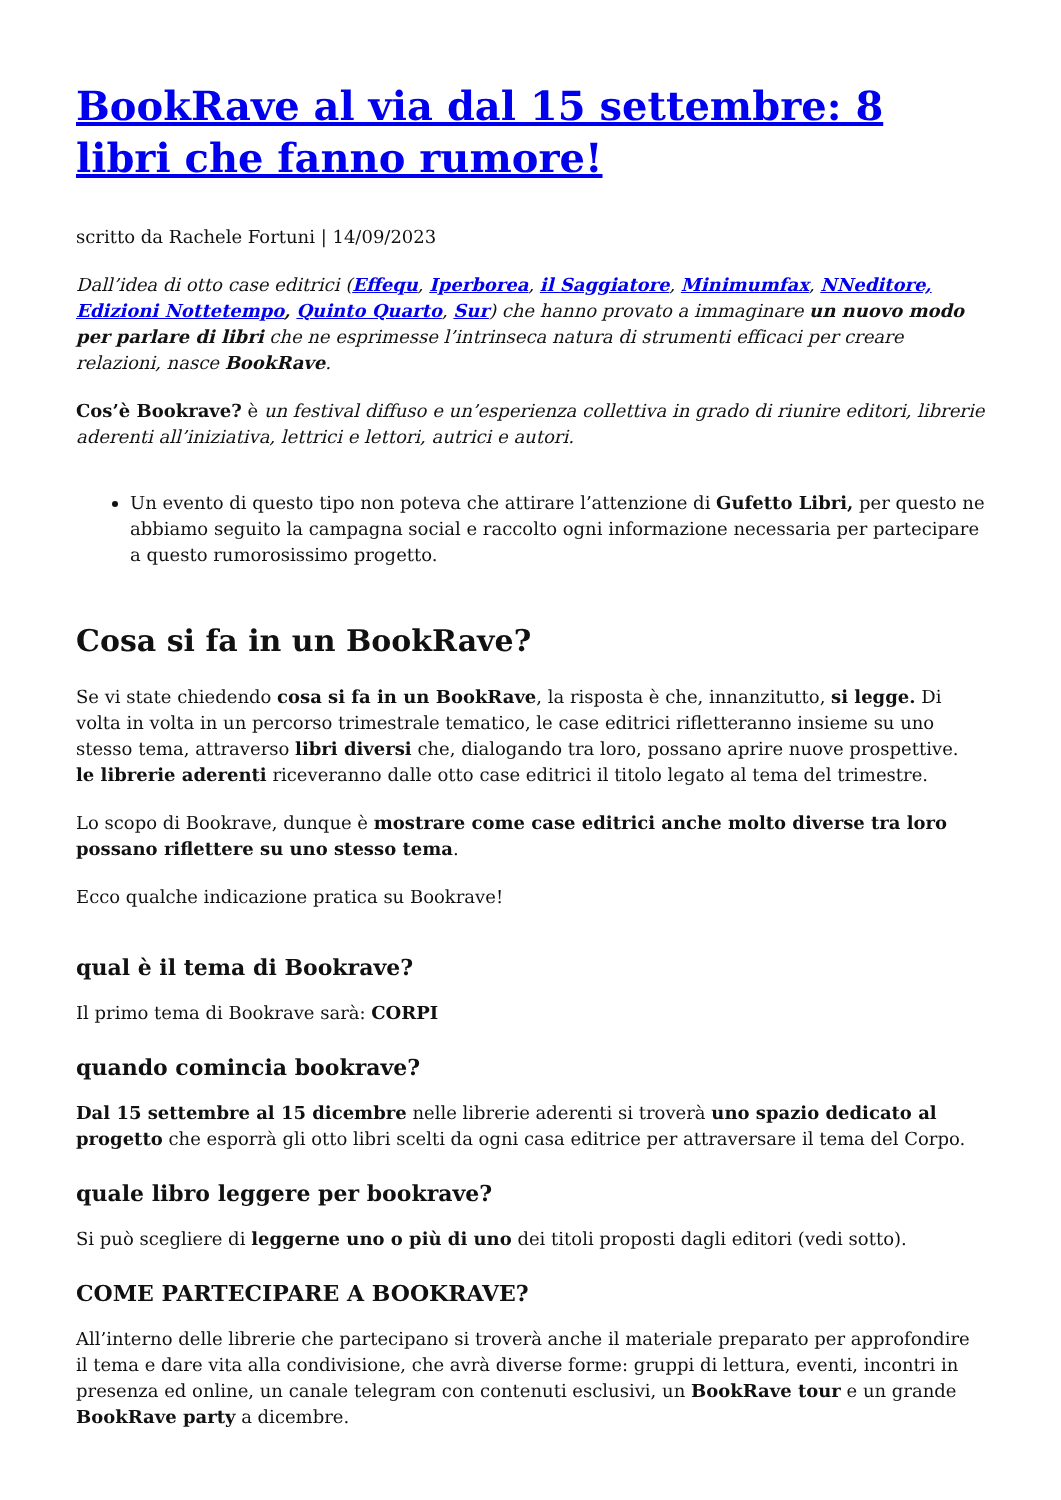BookRave al via dal 15 settembre: 8 libri che fanno rumore!
scritto da Rachele Fortuni | 14/09/2023
Dall’idea di otto case editrici (Effequ, Iperborea, il Saggiatore, Minimumfax, NNeditore, Edizioni Nottetempo, Quinto Quarto, Sur) che hanno provato a immaginare un nuovo modo per parlare di libri che ne esprimesse l’intrinseca natura di strumenti efficaci per creare relazioni, nasce BookRave.
Cos’è Bookrave? è un festival diffuso e un’esperienza collettiva in grado di riunire editori, librerie aderenti all’iniziativa, lettrici e lettori, autrici e autori.
Un evento di questo tipo non poteva che attirare l’attenzione di Gufetto Libri, per questo ne abbiamo seguito la campagna social e raccolto ogni informazione necessaria per partecipare a questo rumorosissimo progetto.
Cosa si fa in un BookRave?
Se vi state chiedendo cosa si fa in un BookRave, la risposta è che, innanzitutto, si legge. Di volta in volta in un percorso trimestrale tematico, le case editrici rifletteranno insieme su uno stesso tema, attraverso libri diversi che, dialogando tra loro, possano aprire nuove prospettive.
le librerie aderenti riceveranno dalle otto case editrici il titolo legato al tema del trimestre.
Lo scopo di Bookrave, dunque è mostrare come case editrici anche molto diverse tra loro possano riflettere su uno stesso tema.
Ecco qualche indicazione pratica su Bookrave!
qual è il tema di Bookrave?
Il primo tema di Bookrave sarà: CORPI
quando comincia bookrave?
Dal 15 settembre al 15 dicembre nelle librerie aderenti si troverà uno spazio dedicato al progetto che esporrà gli otto libri scelti da ogni casa editrice per attraversare il tema del Corpo.
quale libro leggere per bookrave?
Si può scegliere di leggerne uno o più di uno dei titoli proposti dagli editori (vedi sotto).
COME PARTECIPARE A BOOKRAVE?
All’interno delle librerie che partecipano si troverà anche il materiale preparato per approfondire il tema e dare vita alla condivisione, che avrà diverse forme: gruppi di lettura, eventi, incontri in presenza ed online, un canale telegram con contenuti esclusivi, un BookRave tour e un grande BookRave party a dicembre.